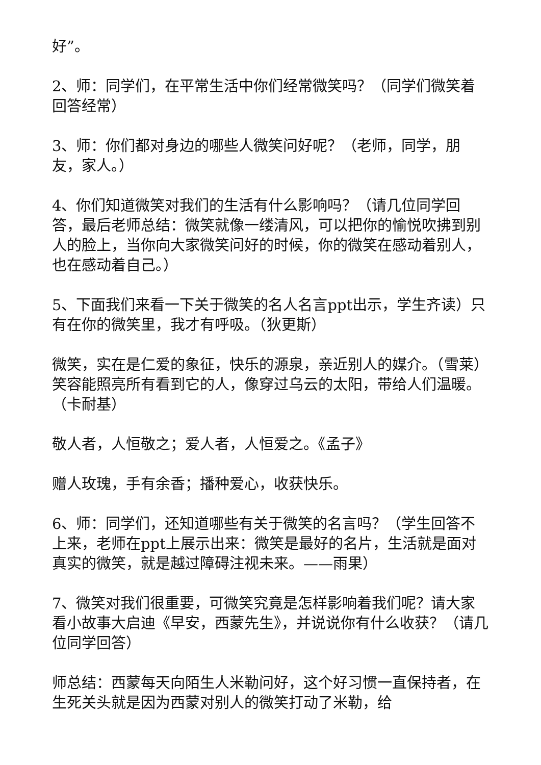好”。
2、师：同学们，在平常生活中你们经常微笑吗？（同学们微笑着回答经常）
3、师：你们都对身边的哪些人微笑问好呢？（老师，同学，朋友，家人。）
4、你们知道微笑对我们的生活有什么影响吗？（请几位同学回答，最后老师总结：微笑就像一缕清风，可以把你的愉悦吹拂到别人的脸上，当你向大家微笑问好的时候，你的微笑在感动着别人，也在感动着自己。）
5、下面我们来看一下关于微笑的名人名言ppt出示，学生齐读）只有在你的微笑里，我才有呼吸。（狄更斯）
微笑，实在是仁爱的象征，快乐的源泉，亲近别人的媒介。（雪莱）笑容能照亮所有看到它的人，像穿过乌云的太阳，带给人们温暖。（卡耐基）
敬人者，人恒敬之；爱人者，人恒爱之。《孟子》
赠人玫瑰，手有余香；播种爱心，收获快乐。
6、师：同学们，还知道哪些有关于微笑的名言吗？（学生回答不上来，老师在ppt上展示出来：微笑是最好的名片，生活就是面对真实的微笑，就是越过障碍注视未来。——雨果）
7、微笑对我们很重要，可微笑究竟是怎样影响着我们呢？请大家看小故事大启迪《早安，西蒙先生》，并说说你有什么收获？（请几位同学回答）
师总结：西蒙每天向陌生人米勒问好，这个好习惯一直保持者，在生死关头就是因为西蒙对别人的微笑打动了米勒，给